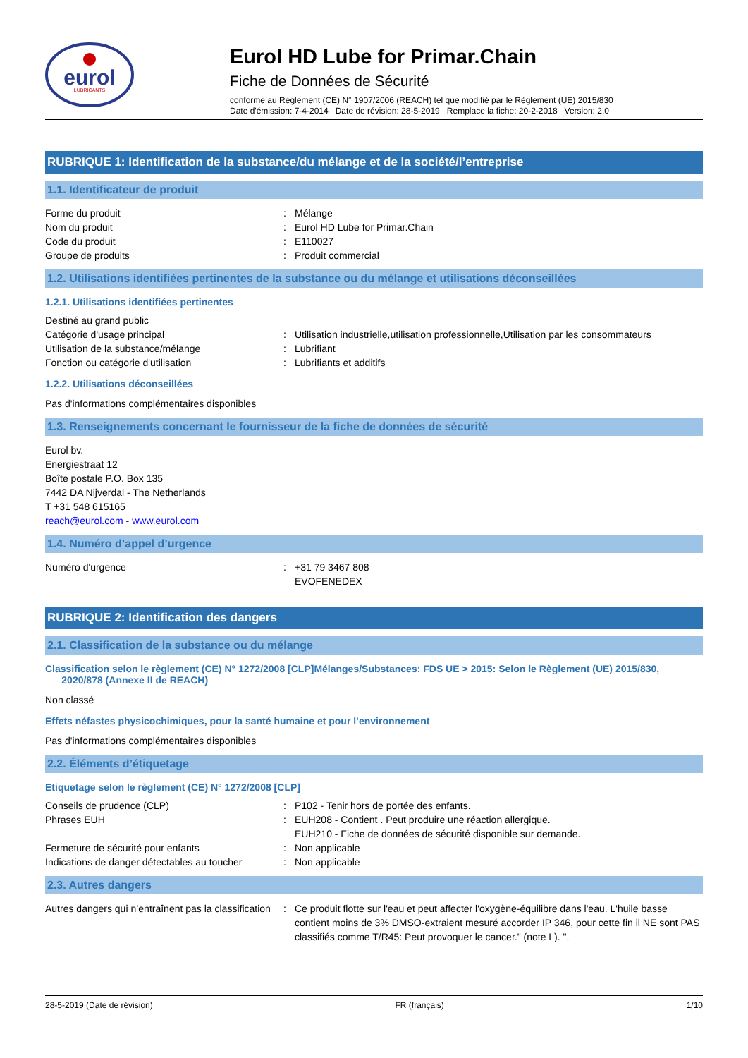eurol
LUBRICANTS
Eurol HD Lube for Primar.Chain
Fiche de Données de Sécurité
conforme au Règlement (CE) N° 1907/2006 (REACH) tel que modifié par le Règlement (UE) 2015/830
Date d'émission: 7-4-2014 Date de révision: 28-5-2019 Remplace la fiche: 20-2-2018 Version: 2.0
RUBRIQUE 1: Identification de la substance/du mélange et de la société/l’entreprise
1.1. Identificateur de produit
Forme du produit : Mélange
Nom du produit : Eurol HD Lube for Primar.Chain
Code du produit : E110027
Groupe de produits : Produit commercial
1.2. Utilisations identifiées pertinentes de la substance ou du mélange et utilisations déconseillées
1.2.1. Utilisations identifiées pertinentes
Destiné au grand public
Catégorie d'usage principal : Utilisation industrielle,utilisation professionnelle,Utilisation par les consommateurs
Utilisation de la substance/mélange : Lubrifiant
Fonction ou catégorie d'utilisation : Lubrifiants et additifs
1.2.2. Utilisations déconseillées
Pas d'informations complémentaires disponibles
1.3. Renseignements concernant le fournisseur de la fiche de données de sécurité
Eurol bv.
Energiestraat 12
Boîte postale P.O. Box 135
7442 DA Nijverdal - The Netherlands
T +31 548 615165
reach@eurol.com - www.eurol.com
1.4. Numéro d’appel d’urgence
Numéro d'urgence : +31 79 3467 808
EVOFENEDEX
RUBRIQUE 2: Identification des dangers
2.1. Classification de la substance ou du mélange
Classification selon le règlement (CE) N° 1272/2008 [CLP]Mélanges/Substances: FDS UE > 2015: Selon le Règlement (UE) 2015/830,
2020/878 (Annexe II de REACH)
Non classé
Effets néfastes physicochimiques, pour la santé humaine et pour l’environnement
Pas d'informations complémentaires disponibles
2.2. Éléments d’étiquetage
Etiquetage selon le règlement (CE) N° 1272/2008 [CLP]
Conseils de prudence (CLP) : P102 - Tenir hors de portée des enfants.
Phrases EUH : EUH208 - Contient . Peut produire une réaction allergique.
EUH210 - Fiche de données de sécurité disponible sur demande.
Fermeture de sécurité pour enfants : Non applicable
Indications de danger détectables au toucher
: Non applicable
2.3. Autres dangers
Autres dangers qui n’entraînent pas la classification
: Ce produit flotte sur l'eau et peut affecter l'oxygène-équilibre dans l'eau. L'huile basse contient moins de 3% DMSO-extraient mesuré accorder IP 346, pour cette fin il NE sont PAS classifiés comme T/R45: Peut provoquer le cancer." (note L). ".
28-5-2019 (Date de révision) FR (français) 1/10